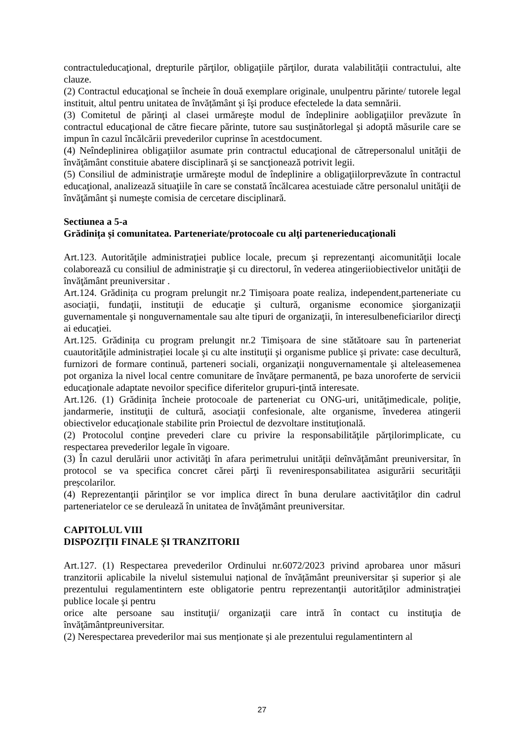contractuleducaţional, drepturile părţilor, obligaţiile părţilor, durata valabilității contractului, alte clauze.
(2) Contractul educaţional se încheie în două exemplare originale, unulpentru părinte/ tutorele legal instituit, altul pentru unitatea de învățământ şi îşi produce efectelede la data semnării.
(3) Comitetul de părinţi al clasei urmăreşte modul de îndeplinire aobligaţiilor prevăzute în contractul educaţional de către fiecare părinte, tutore sau susţinătorlegal şi adoptă măsurile care se impun în cazul încălcării prevederilor cuprinse în acestdocument.
(4) Neîndeplinirea obligaţiilor asumate prin contractul educaţional de cătrepersonalul unităţii de învăţământ constituie abatere disciplinară şi se sancţionează potrivit legii.
(5) Consiliul de administraţie urmăreşte modul de îndeplinire a obligaţiilorprevăzute în contractul educaţional, analizează situaţiile în care se constată încălcarea acestuiade către personalul unităţii de învăţământ şi numeşte comisia de cercetare disciplinară.
Sectiunea a 5-a
Grădinița și comunitatea. Parteneriate/protocoale cu alţi partenerieducaţionali
Art.123. Autorităţile administraţiei publice locale, precum şi reprezentanţi aicomunităţii locale colaborează cu consiliul de administraţie şi cu directorul, în vederea atingeriiobiectivelor unităţii de învăţământ preuniversitar .
Art.124. Grădinița cu program prelungit nr.2 Timișoara poate realiza, independent,parteneriate cu asociaţii, fundaţii, instituţii de educaţie şi cultură, organisme economice şiorganizaţii guvernamentale şi nonguvernamentale sau alte tipuri de organizaţii, în interesulbeneficiarilor direcţi ai educaţiei.
Art.125. Grădinița cu program prelungit nr.2 Timișoara de sine stătătoare sau în parteneriat cuautorităţile administrației locale şi cu alte instituţii şi organisme publice şi private: case decultură, furnizori de formare continuă, parteneri sociali, organizaţii nonguvernamentale şi alteleasemenea pot organiza la nivel local centre comunitare de învăţare permanentă, pe baza unoroferte de servicii educaţionale adaptate nevoilor specifice diferitelor grupuri-ţintă interesate.
Art.126. (1) Grădinița încheie protocoale de parteneriat cu ONG-uri, unităţimedicale, poliţie, jandarmerie, instituţii de cultură, asociaţii confesionale, alte organisme, învederea atingerii obiectivelor educaţionale stabilite prin Proiectul de dezvoltare instituţională.
(2) Protocolul conţine prevederi clare cu privire la responsabilităţile părţilorimplicate, cu respectarea prevederilor legale în vigoare.
(3) În cazul derulării unor activităţi în afara perimetrului unităţii deînvăţământ preuniversitar, în protocol se va specifica concret cărei părţi îi reveniresponsabilitatea asigurării securităţii preșcolarilor.
(4) Reprezentanţii părinţilor se vor implica direct în buna derulare aactivităţilor din cadrul parteneriatelor ce se derulează în unitatea de învăţământ preuniversitar.
CAPITOLUL VIII
DISPOZIŢII FINALE ȘI TRANZITORII
Art.127. (1) Respectarea prevederilor Ordinului nr.6072/2023 privind aprobarea unor măsuri tranzitorii aplicabile la nivelul sistemului național de învățământ preuniversitar și superior și ale prezentului regulamentintern este obligatorie pentru reprezentanţii autorităţilor administraţiei publice locale şi pentru
orice alte persoane sau instituţii/ organizaţii care intră în contact cu instituţia de învăţământpreuniversitar.
(2) Nerespectarea prevederilor mai sus menționate și ale prezentului regulamentintern al
27